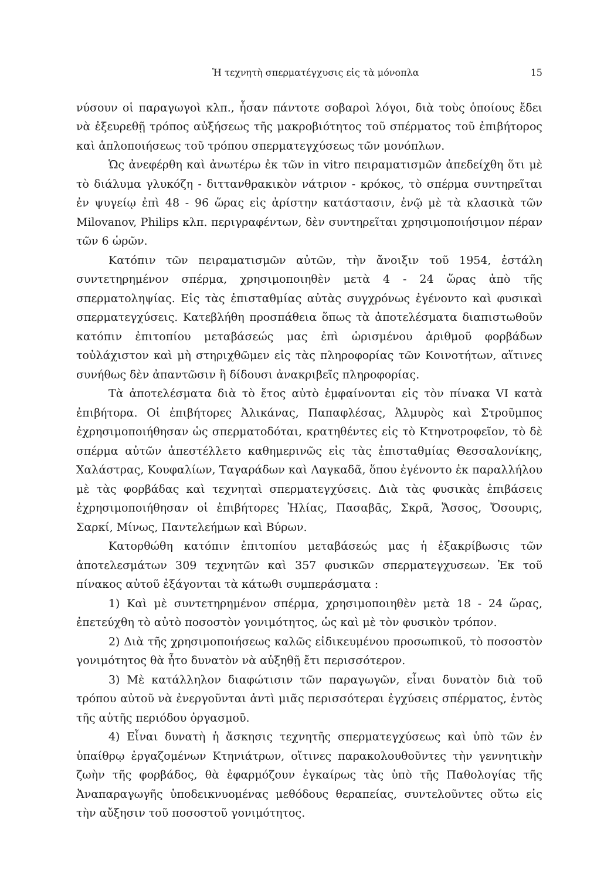Ἡ τεχνητὴ σπερματέγχυσις εἰς τὰ μόνοπλα 15
νύσουν οἱ παραγωγοὶ κλπ., ἦσαν πάντοτε σοβαροὶ λόγοι, διὰ τοὺς ὁποίους ἔδει νὰ ἐξευρεθῇ τρόπος αὐξήσεως τῆς μακροβιότητος τοῦ σπέρματος τοῦ ἐπιβήτορος καὶ ἁπλοποιήσεως τοῦ τρόπου σπερματεγχύσεως τῶν μονόπλων.
Ὡς ἀνεφέρθη καὶ ἀνωτέρω ἐκ τῶν in vitro πειραματισμῶν ἀπεδείχθη ὅτι μὲ τὸ διάλυμα γλυκόζη - διττανθρακικὸν νάτριον - κρόκος, τὸ σπέρμα συντηρεῖται ἐν ψυγείῳ ἐπὶ 48 - 96 ὥρας εἰς ἀρίστην κατάστασιν, ἐνῷ μὲ τὰ κλασικὰ τῶν Milovanov, Philips κλπ. περιγραφέντων, δὲν συντηρεῖται χρησιμοποιήσιμον πέραν τῶν 6 ὡρῶν.
Κατόπιν τῶν πειραματισμῶν αὐτῶν, τὴν ἄνοιξιν τοῦ 1954, ἐστάλη συντετηρημένον σπέρμα, χρησιμοποιηθὲν μετὰ 4 - 24 ὥρας ἀπὸ τῆς σπερματοληψίας. Εἰς τὰς ἐπισταθμίας αὐτὰς συγχρόνως ἐγένοντο καὶ φυσικαὶ σπερματεγχύσεις. Κατεβλήθη προσπάθεια ὅπως τὰ ἀποτελέσματα διαπιστωθοῦν κατόπιν ἐπιτοπίου μεταβάσεώς μας ἐπὶ ὡρισμένου ἀριθμοῦ φορβάδων τοὐλάχιστον καὶ μὴ στηριχθῶμεν εἰς τὰς πληροφορίας τῶν Κοινοτήτων, αἵτινες συνήθως δὲν ἀπαντῶσιν ἢ δίδουσι ἀνακριβεῖς πληροφορίας.
Τὰ ἀποτελέσματα διὰ τὸ ἔτος αὐτὸ ἐμφαίνονται εἰς τὸν πίνακα VI κατὰ ἐπιβήτορα. Οἱ ἐπιβήτορες Ἀλικάνας, Παπαφλέσας, Ἁλμυρὸς καὶ Στροῦμπος ἐχρησιμοποιήθησαν ὡς σπερματοδόται, κρατηθέντες εἰς τὸ Κτηνοτροφεῖον, τὸ δὲ σπέρμα αὐτῶν ἀπεστέλλετο καθημερινῶς εἰς τὰς ἐπισταθμίας Θεσσαλονίκης, Χαλάστρας, Κουφαλίων, Ταγαράδων καὶ Λαγκαδᾶ, ὅπου ἐγένοντο ἐκ παραλλήλου μὲ τὰς φορβάδας καὶ τεχνηταὶ σπερματεγχύσεις. Διὰ τὰς φυσικὰς ἐπιβάσεις ἐχρησιμοποιήθησαν οἱ ἐπιβήτορες Ἠλίας, Πασαβᾶς, Σκρᾶ, Ἄσσος, Ὄσουρις, Σαρκί, Μίνως, Παντελεήμων καὶ Βύρων.
Κατορθώθη κατόπιν ἐπιτοπίου μεταβάσεώς μας ἡ ἐξακρίβωσις τῶν ἀποτελεσμάτων 309 τεχνητῶν καὶ 357 φυσικῶν σπερματεγχυσεων. Ἐκ τοῦ πίνακος αὐτοῦ ἐξάγονται τὰ κάτωθι συμπεράσματα :
1) Καὶ μὲ συντετηρημένον σπέρμα, χρησιμοποιηθὲν μετὰ 18 - 24 ὥρας, ἐπετεύχθη τὸ αὐτὸ ποσοστὸν γονιμότητος, ὡς καὶ μὲ τὸν φυσικὸν τρόπον.
2) Διὰ τῆς χρησιμοποιήσεως καλῶς εἰδικευμένου προσωπικοῦ, τὸ ποσοστὸν γονιμότητος θὰ ἦτο δυνατὸν νὰ αὐξηθῇ ἔτι περισσότερον.
3) Μὲ κατάλληλον διαφώτισιν τῶν παραγωγῶν, εἶναι δυνατὸν διὰ τοῦ τρόπου αὐτοῦ νὰ ἐνεργοῦνται ἀντὶ μιᾶς περισσότεραι ἐγχύσεις σπέρματος, ἐντὸς τῆς αὐτῆς περιόδου ὀργασμοῦ.
4) Εἶναι δυνατὴ ἡ ἄσκησις τεχνητῆς σπερματεγχύσεως καὶ ὑπὸ τῶν ἐν ὑπαίθρῳ ἐργαζομένων Κτηνιάτρων, οἵτινες παρακολουθοῦντες τὴν γεννητικὴν ζωὴν τῆς φορβάδος, θὰ ἐφαρμόζουν ἐγκαίρως τὰς ὑπὸ τῆς Παθολογίας τῆς Ἀναπαραγωγῆς ὑποδεικνυομένας μεθόδους θεραπείας, συντελοῦντες οὕτω εἰς τὴν αὔξησιν τοῦ ποσοστοῦ γονιμότητος.